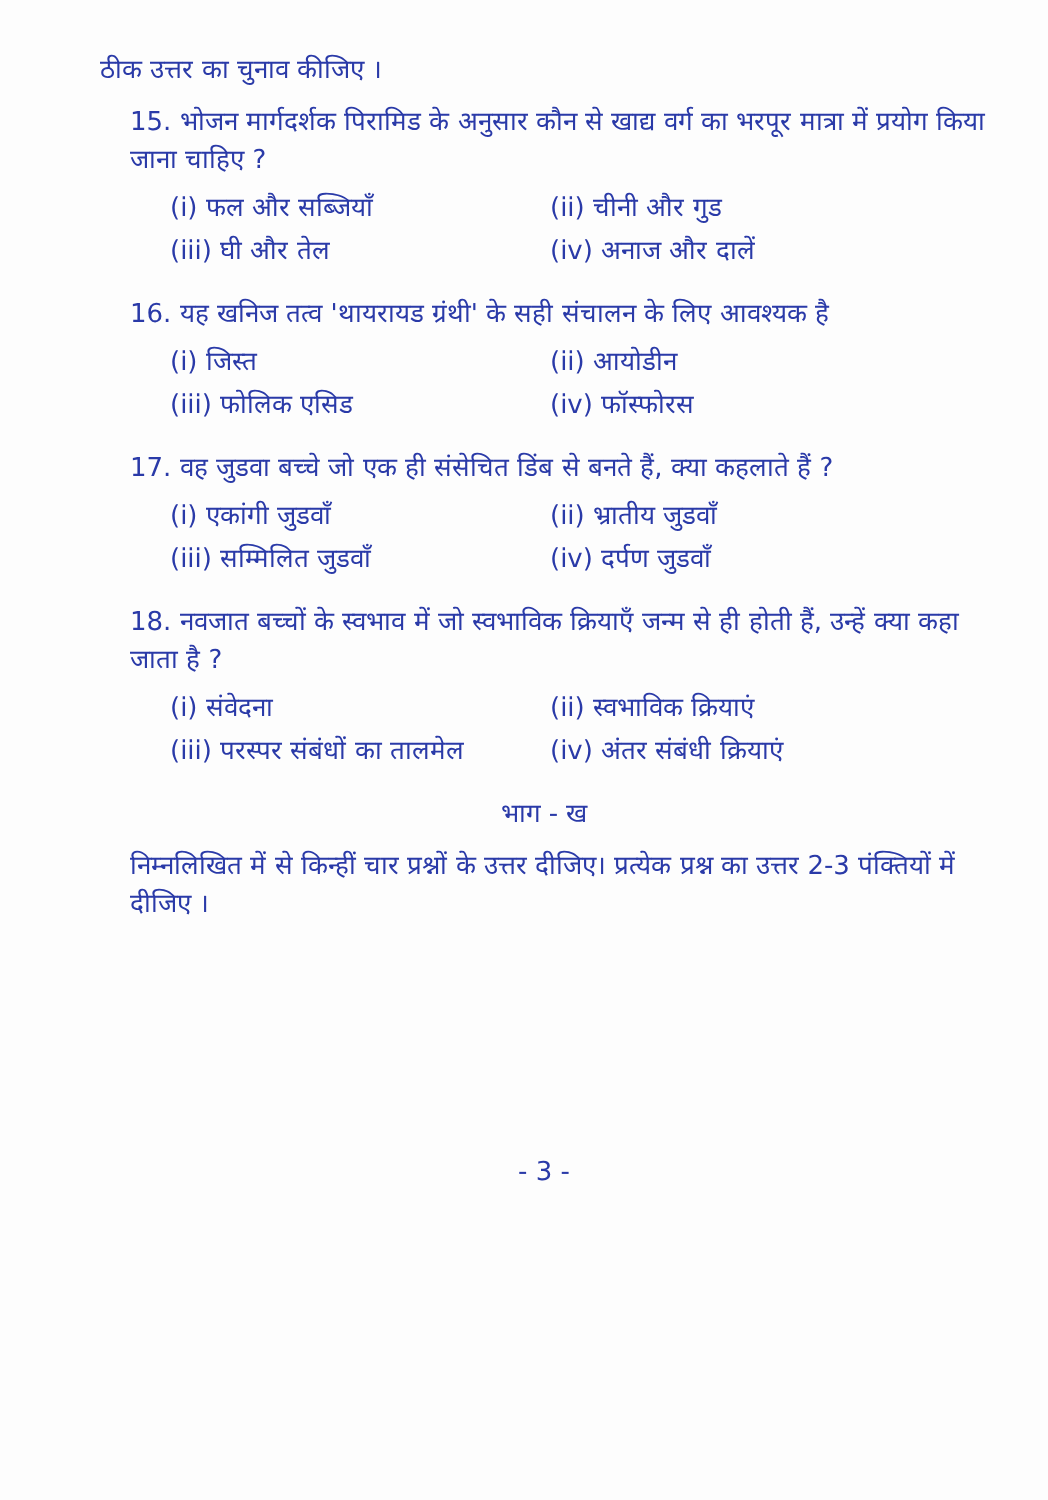ठीक उत्तर का चुनाव कीजिए ।
15. भोजन मार्गदर्शक पिरामिड के अनुसार कौन से खाद्य वर्ग का भरपूर मात्रा में प्रयोग किया जाना चाहिए ?
(i) फल और सब्जियाँ
(ii) चीनी और गुड
(iii) घी और तेल
(iv) अनाज और दालें
16. यह खनिज तत्व 'थायरायड ग्रंथी' के सही संचालन के लिए आवश्यक है
(i) जिस्त
(ii) आयोडीन
(iii) फोलिक एसिड
(iv) फॉस्फोरस
17. वह जुडवा बच्चे जो एक ही संसेचित डिंब से बनते हैं, क्या कहलाते हैं ?
(i) एकांगी जुडवाँ
(ii) भ्रातीय जुडवाँ
(iii) सम्मिलित जुडवाँ
(iv) दर्पण जुडवाँ
18. नवजात बच्चों के स्वभाव में जो स्वभाविक क्रियाएँ जन्म से ही होती हैं, उन्हें क्या कहा जाता है ?
(i) संवेदना
(ii) स्वभाविक क्रियाएं
(iii) परस्पर संबंधों का तालमेल
(iv) अंतर संबंधी क्रियाएं
भाग - ख
निम्नलिखित में से किन्हीं चार प्रश्नों के उत्तर दीजिए। प्रत्येक प्रश्न का उत्तर 2-3 पंक्तियों में दीजिए ।
- 3 -